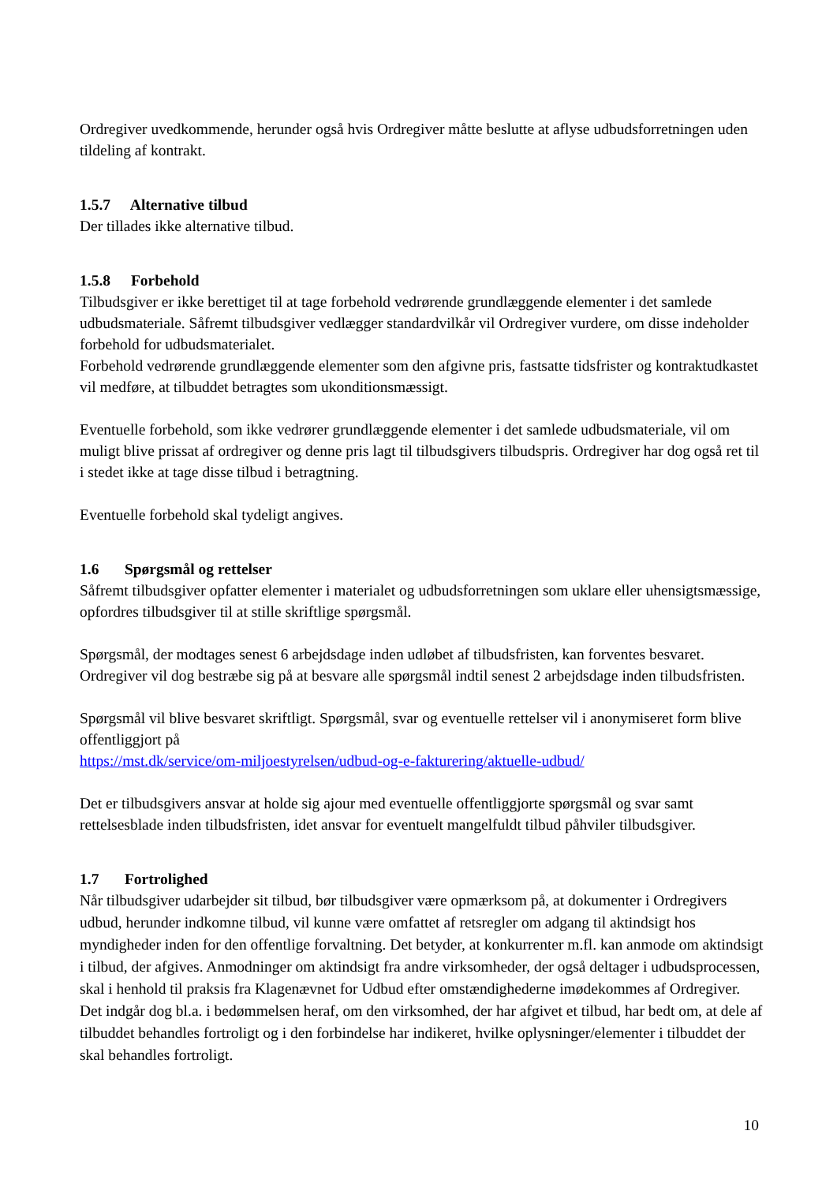Ordregiver uvedkommende, herunder også hvis Ordregiver måtte beslutte at aflyse udbudsforretningen uden tildeling af kontrakt.
1.5.7 Alternative tilbud
Der tillades ikke alternative tilbud.
1.5.8 Forbehold
Tilbudsgiver er ikke berettiget til at tage forbehold vedrørende grundlæggende elementer i det samlede udbudsmateriale. Såfremt tilbudsgiver vedlægger standardvilkår vil Ordregiver vurdere, om disse indeholder forbehold for udbudsmaterialet.
Forbehold vedrørende grundlæggende elementer som den afgivne pris, fastsatte tidsfrister og kontraktudkastet vil medføre, at tilbuddet betragtes som ukonditionsmæssigt.
Eventuelle forbehold, som ikke vedrører grundlæggende elementer i det samlede udbudsmateriale, vil om muligt blive prissat af ordregiver og denne pris lagt til tilbudsgivers tilbudspris. Ordregiver har dog også ret til i stedet ikke at tage disse tilbud i betragtning.
Eventuelle forbehold skal tydeligt angives.
1.6 Spørgsmål og rettelser
Såfremt tilbudsgiver opfatter elementer i materialet og udbudsforretningen som uklare eller uhensigtsmæssige, opfordres tilbudsgiver til at stille skriftlige spørgsmål.
Spørgsmål, der modtages senest 6 arbejdsdage inden udløbet af tilbudsfristen, kan forventes besvaret. Ordregiver vil dog bestræbe sig på at besvare alle spørgsmål indtil senest 2 arbejdsdage inden tilbudsfristen.
Spørgsmål vil blive besvaret skriftligt. Spørgsmål, svar og eventuelle rettelser vil i anonymiseret form blive offentliggjort på
https://mst.dk/service/om-miljoestyrelsen/udbud-og-e-fakturering/aktuelle-udbud/
Det er tilbudsgivers ansvar at holde sig ajour med eventuelle offentliggjorte spørgsmål og svar samt rettelsesblade inden tilbudsfristen, idet ansvar for eventuelt mangelfuldt tilbud påhviler tilbudsgiver.
1.7 Fortrolighed
Når tilbudsgiver udarbejder sit tilbud, bør tilbudsgiver være opmærksom på, at dokumenter i Ordregivers udbud, herunder indkomne tilbud, vil kunne være omfattet af retsregler om adgang til aktindsigt hos myndigheder inden for den offentlige forvaltning. Det betyder, at konkurrenter m.fl. kan anmode om aktindsigt i tilbud, der afgives. Anmodninger om aktindsigt fra andre virksomheder, der også deltager i udbudsprocessen, skal i henhold til praksis fra Klagenævnet for Udbud efter omstændighederne imødekommes af Ordregiver. Det indgår dog bl.a. i bedømmelsen heraf, om den virksomhed, der har afgivet et tilbud, har bedt om, at dele af tilbuddet behandles fortroligt og i den forbindelse har indikeret, hvilke oplysninger/elementer i tilbuddet der skal behandles fortroligt.
10